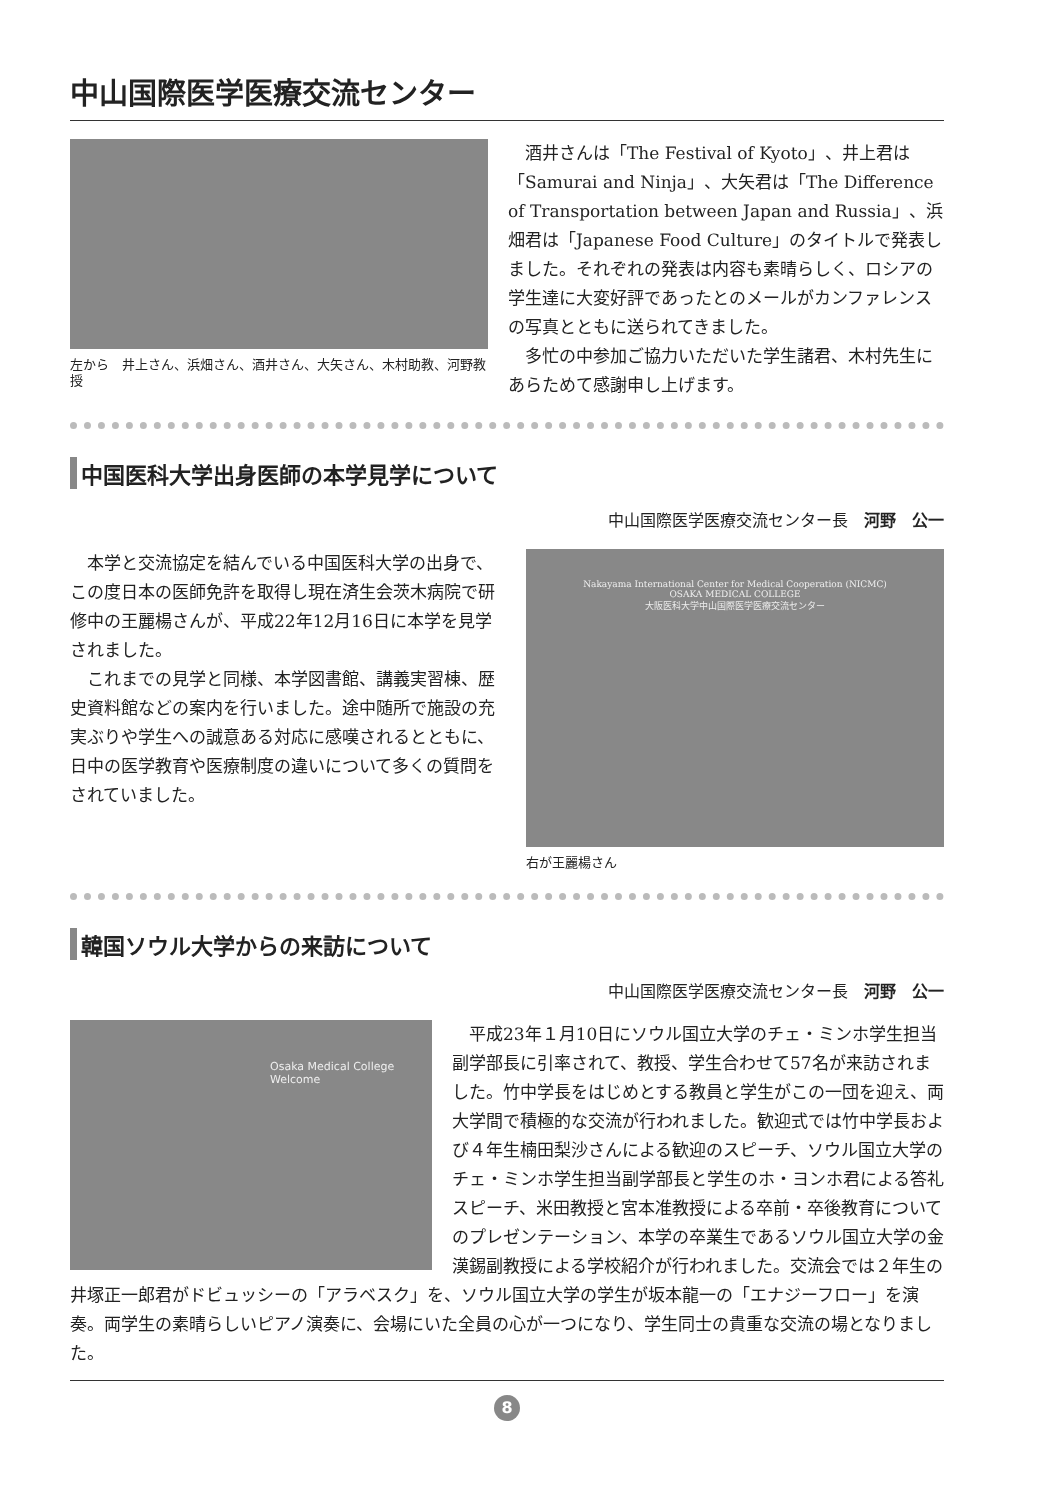中山国際医学医療交流センター
左から　井上さん、浜畑さん、酒井さん、大矢さん、木村助教、河野教授
酒井さんは「The Festival of Kyoto」、井上君は「Samurai and Ninja」、大矢君は「The Difference of Transportation between Japan and Russia」、浜畑君は「Japanese Food Culture」のタイトルで発表しました。それぞれの発表は内容も素晴らしく、ロシアの学生達に大変好評であったとのメールがカンファレンスの写真とともに送られてきました。
多忙の中参加ご協力いただいた学生諸君、木村先生にあらためて感謝申し上げます。
中国医科大学出身医師の本学見学について
中山国際医学医療交流センター長　河野　公一
本学と交流協定を結んでいる中国医科大学の出身で、この度日本の医師免許を取得し現在済生会茨木病院で研修中の王麗楊さんが、平成22年12月16日に本学を見学されました。
これまでの見学と同様、本学図書館、講義実習棟、歴史資料館などの案内を行いました。途中随所で施設の充実ぶりや学生への誠意ある対応に感嘆されるとともに、日中の医学教育や医療制度の違いについて多くの質問をされていました。
Nakayama International Center for Medical Cooperation (NICMC)
OSAKA MEDICAL COLLEGE
大阪医科大学中山国際医学医療交流センター
右が王麗楊さん
韓国ソウル大学からの来訪について
中山国際医学医療交流センター長　河野　公一
Osaka Medical College
Welcome
平成23年１月10日にソウル国立大学のチェ・ミンホ学生担当副学部長に引率されて、教授、学生合わせて57名が来訪されました。竹中学長をはじめとする教員と学生がこの一団を迎え、両大学間で積極的な交流が行われました。歓迎式では竹中学長および４年生楠田梨沙さんによる歓迎のスピーチ、ソウル国立大学のチェ・ミンホ学生担当副学部長と学生のホ・ヨンホ君による答礼スピーチ、米田教授と宮本准教授による卒前・卒後教育についてのプレゼンテーション、本学の卒業生であるソウル国立大学の金漢錫副教授による学校紹介が行われました。交流会では２年生の井塚正一郎君がドビュッシーの「アラベスク」を、ソウル国立大学の学生が坂本龍一の「エナジーフロー」を演奏。両学生の素晴らしいピアノ演奏に、会場にいた全員の心が一つになり、学生同士の貴重な交流の場となりました。
8